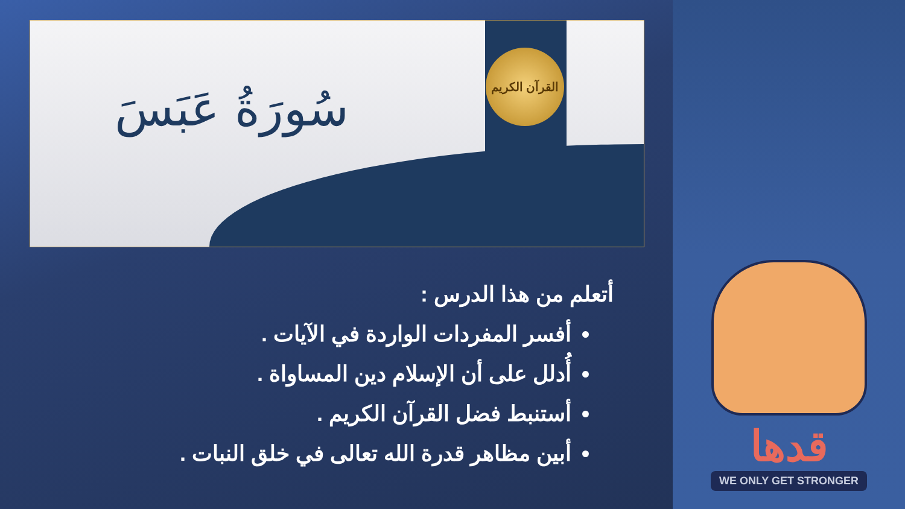القرآن الكريم
سُورَةُ عَبَسَ
أتعلم من هذا الدرس :
أفسر المفردات الواردة في الآيات .
أُدلل على أن الإسلام دين المساواة .
أستنبط فضل القرآن الكريم .
أبين مظاهر قدرة الله تعالى في خلق النبات .
قدها
WE ONLY GET STRONGER